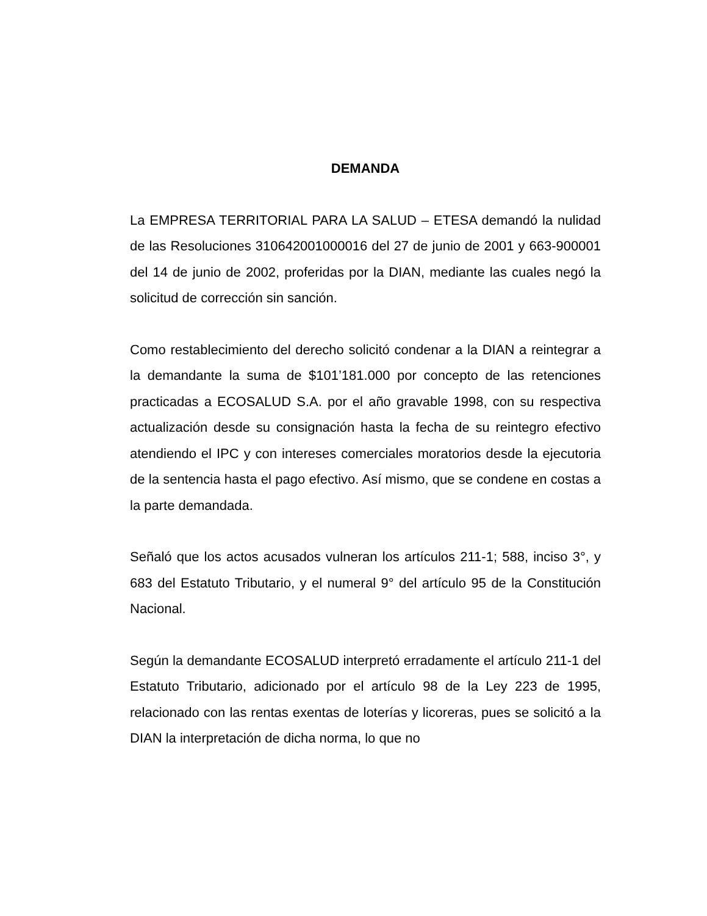DEMANDA
La EMPRESA TERRITORIAL PARA LA SALUD – ETESA demandó la nulidad de las Resoluciones 310642001000016 del 27 de junio de 2001 y 663-900001 del 14 de junio de 2002, proferidas por la DIAN, mediante las cuales negó la solicitud de corrección sin sanción.
Como restablecimiento del derecho solicitó condenar a la DIAN a reintegrar a la demandante la suma de $101’181.000 por concepto de las retenciones practicadas a ECOSALUD S.A. por el año gravable 1998, con su respectiva actualización desde su consignación hasta la fecha de su reintegro efectivo atendiendo el IPC y con intereses comerciales moratorios desde la ejecutoria de la sentencia hasta el pago efectivo. Así mismo, que se condene en costas a la parte demandada.
Señaló que los actos acusados vulneran los artículos 211-1; 588, inciso 3°, y 683 del Estatuto Tributario, y el numeral 9° del artículo 95 de la Constitución Nacional.
Según la demandante ECOSALUD interpretó erradamente el artículo 211-1 del Estatuto Tributario, adicionado por el artículo 98 de la Ley 223 de 1995, relacionado con las rentas exentas de loterías y licoreras, pues se solicitó a la DIAN la interpretación de dicha norma, lo que no